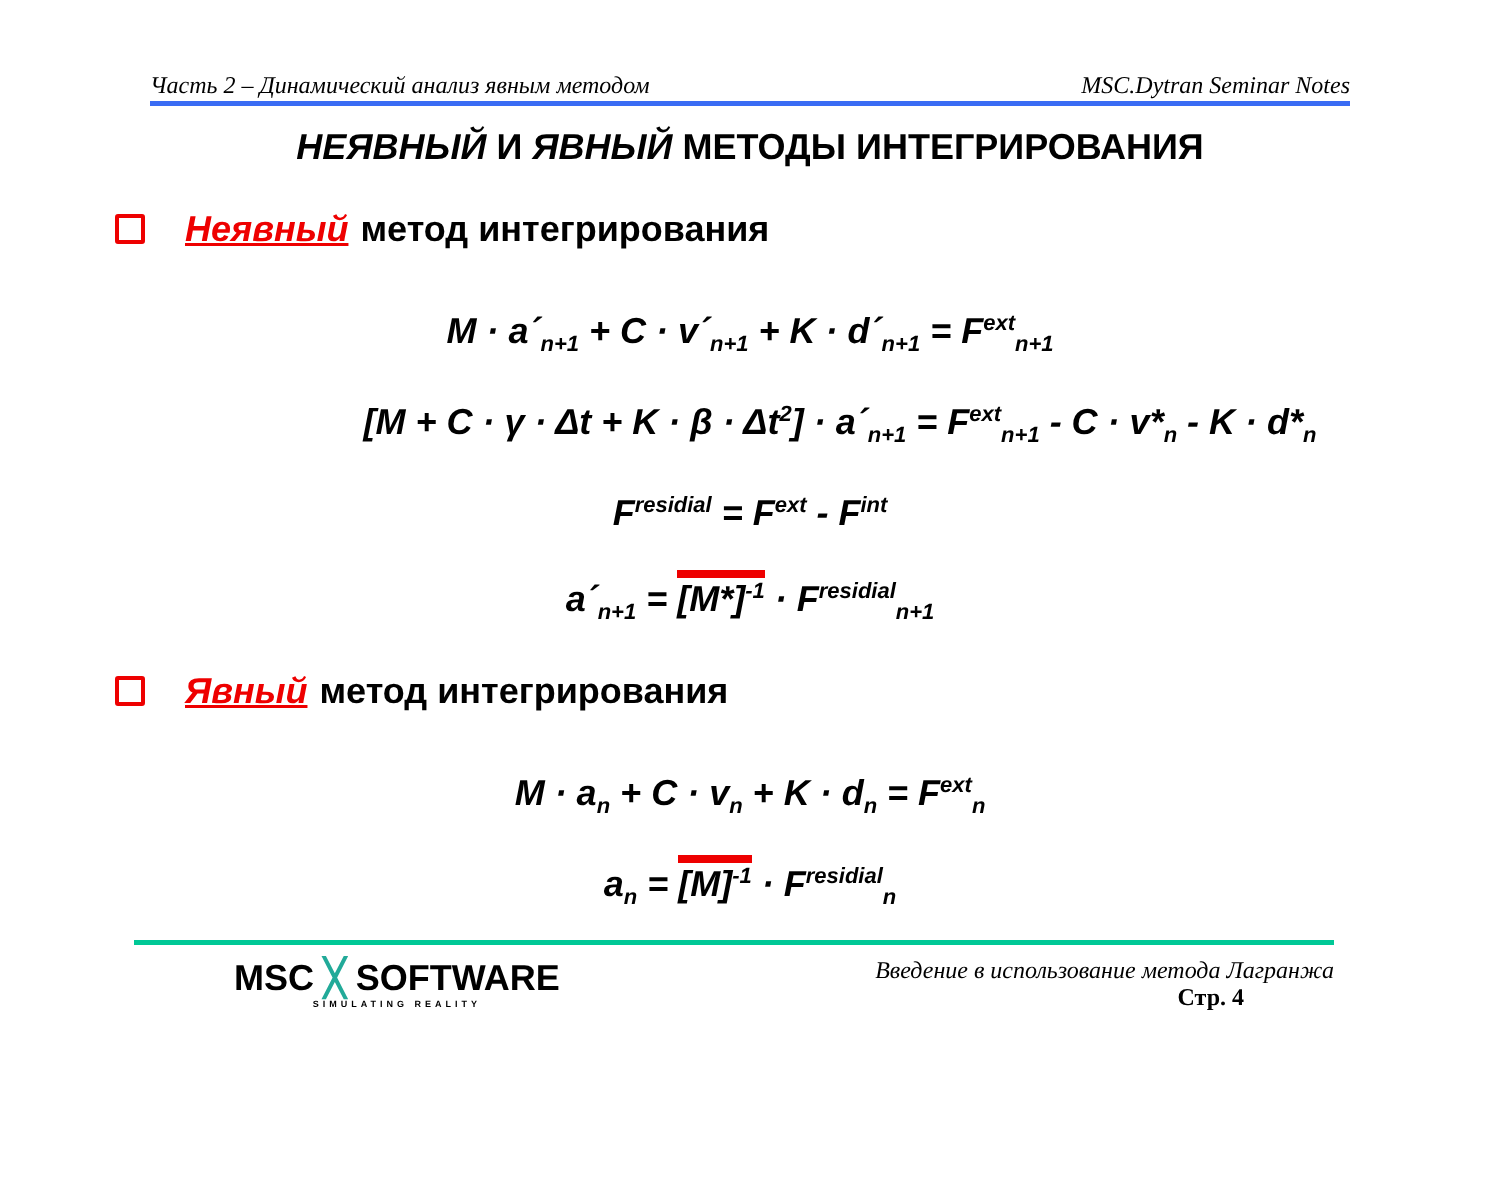Часть 2 – Динамический анализ явным методом MSC.Dytran Seminar Notes
НЕЯВНЫЙ И ЯВНЫЙ МЕТОДЫ ИНТЕГРИРОВАНИЯ
Неявный метод интегрирования
M · a´<sub>n+1</sub> + C · v´<sub>n+1</sub> + K · d´<sub>n+1</sub> = F<sup>ext</sup><sub>n+1</sub>
[M + C · γ · Δt + K · β · Δt<sup>2</sup>] · a´<sub>n+1</sub> = F<sup>ext</sup><sub>n+1</sub> - C · v*<sub>n</sub> - K · d*<sub>n</sub>
F<sup>residial</sup> = F<sup>ext</sup> - F<sup>int</sup>
a´<sub>n+1</sub> = [M*]<sup>-1</sup> · F<sup>residial</sup><sub>n+1</sub>
Явный метод интегрирования
M · a<sub>n</sub> + C · v<sub>n</sub> + K · d<sub>n</sub> = F<sup>ext</sup><sub>n</sub>
a<sub>n</sub> = [M]<sup>-1</sup> · F<sup>residial</sup><sub>n</sub>
MSC ╳ SOFTWARE
SIMULATING REALITY
Введение в использование метода Лагранжа
Стр. 4